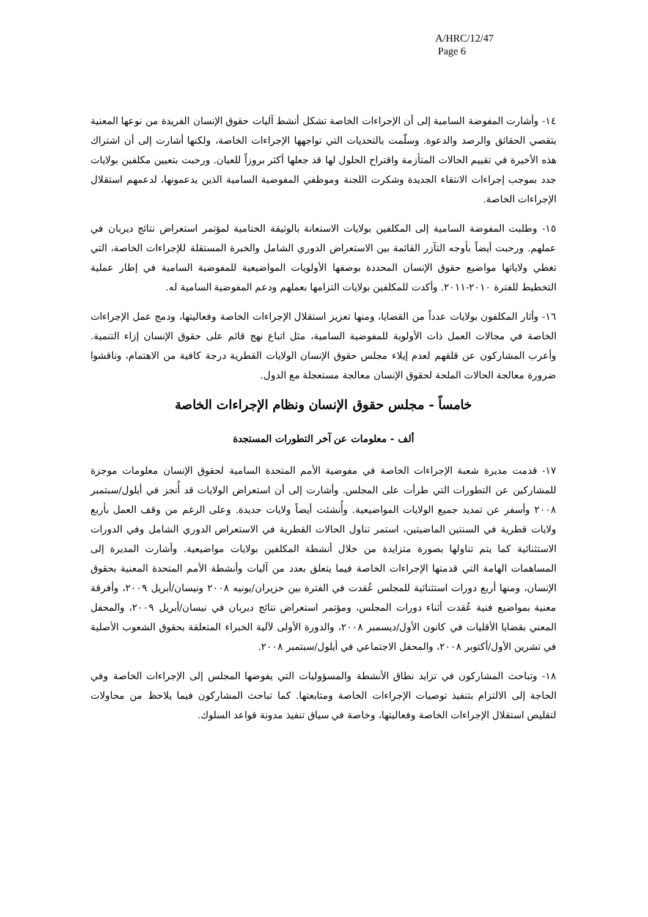A/HRC/12/47
Page 6
١٤- وأشارت المفوضة السامية إلى أن الإجراءات الخاصة تشكل أنشط آليات حقوق الإنسان الفريدة من نوعها المعنية بتقصي الحقائق والرصد والدعوة. وسلّمت بالتحديات التي تواجهها الإجراءات الخاصة، ولكنها أشارت إلى أن اشتراك هذه الأخيرة في تقييم الحالات المتأزمة واقتراح الحلول لها قد جعلها أكثر بروزاً للعيان. ورحبت بتعيين مكلفين بولايات جدد بموجب إجراءات الانتقاء الجديدة وشكرت اللجنة وموظفي المفوضية السامية الذين يدعمونها، لدعمهم استقلال الإجراءات الخاصة.
١٥- وطلبت المفوضة السامية إلى المكلفين بولايات الاستعانة بالوثيقة الختامية لمؤتمر استعراض نتائج ديربان في عملهم. ورحبت أيضاً بأوجه التآزر القائمة بين الاستعراض الدوري الشامل والخبرة المستقلة للإجراءات الخاصة، التي تغطي ولاياتها مواضيع حقوق الإنسان المحددة بوصفها الأولويات المواضيعية للمفوضية السامية في إطار عملية التخطيط للفترة ٢٠١٠-٢٠١١. وأكدت للمكلفين بولايات التزامها بعملهم ودعم المفوضية السامية له.
١٦- وأثار المكلفون بولايات عدداً من القضايا، ومنها تعزيز استقلال الإجراءات الخاصة وفعاليتها، ودمج عمل الإجراءات الخاصة في مجالات العمل ذات الأولوية للمفوضية السامية، مثل اتباع نهج قائم على حقوق الإنسان إزاء التنمية. وأعرب المشاركون عن قلقهم لعدم إيلاء مجلس حقوق الإنسان الولايات القطرية درجة كافية من الاهتمام، وناقشوا ضرورة معالجة الحالات الملحة لحقوق الإنسان معالجة مستعجلة مع الدول.
خامساً - مجلس حقوق الإنسان ونظام الإجراءات الخاصة
ألف - معلومات عن آخر التطورات المستجدة
١٧- قدمت مديرة شعبة الإجراءات الخاصة في مفوضية الأمم المتحدة السامية لحقوق الإنسان معلومات موجزة للمشاركين عن التطورات التي طرأت على المجلس. وأشارت إلى أن استعراض الولايات قد أُنجز في أيلول/سبتمبر ٢٠٠٨ وأسفر عن تمديد جميع الولايات المواضيعية. وأُنشئت أيضاً ولايات جديدة. وعلى الرغم من وقف العمل بأربع ولايات قطرية في السنتين الماضيتين، استمر تناول الحالات القطرية في الاستعراض الدوري الشامل وفي الدورات الاستثنائية كما يتم تناولها بصورة متزايدة من خلال أنشطة المكلفين بولايات مواضيعية. وأشارت المديرة إلى المساهمات الهامة التي قدمتها الإجراءات الخاصة فيما يتعلق بعدد من آليات وأنشطة الأمم المتحدة المعنية بحقوق الإنسان، ومنها أربع دورات استثنائية للمجلس عُقدت في الفترة بين حزيران/يونيه ٢٠٠٨ ونيسان/أبريل ٢٠٠٩، وأفرقة معنية بمواضيع فنية عُقدت أثناء دورات المجلس، ومؤتمر استعراض نتائج ديربان في نيسان/أبريل ٢٠٠٩، والمحفل المعني بقضايا الأقليات في كانون الأول/ديسمبر ٢٠٠٨، والدورة الأولى لآلية الخبراء المتعلقة بحقوق الشعوب الأصلية في تشرين الأول/أكتوبر ٢٠٠٨، والمحفل الاجتماعي في أيلول/سبتمبر ٢٠٠٨.
١٨- وتباحث المشاركون في تزايد نطاق الأنشطة والمسؤوليات التي يفوضها المجلس إلى الإجراءات الخاصة وفي الحاجة إلى الالتزام بتنفيذ توصيات الإجراءات الخاصة ومتابعتها. كما تباحث المشاركون فيما يلاحظ من محاولات لتقليص استقلال الإجراءات الخاصة وفعاليتها، وخاصة في سياق تنفيذ مدونة قواعد السلوك.